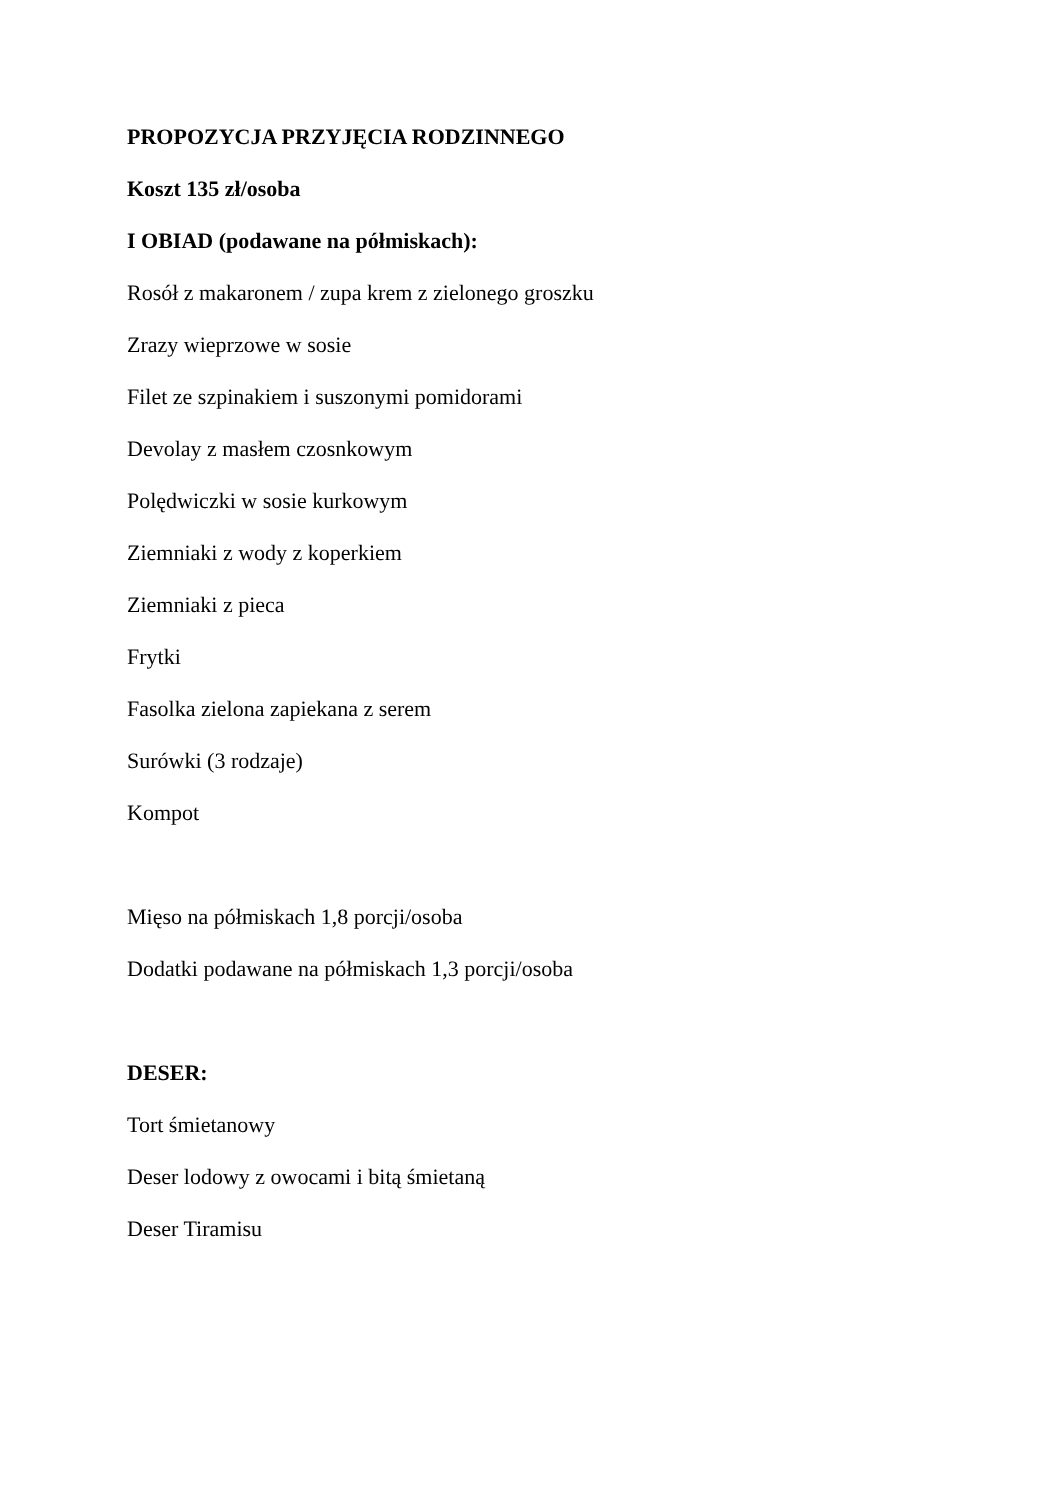PROPOZYCJA PRZYJĘCIA RODZINNEGO
Koszt 135 zł/osoba
I OBIAD (podawane na półmiskach):
Rosół z makaronem / zupa krem z zielonego groszku
Zrazy wieprzowe w sosie
Filet ze szpinakiem i suszonymi pomidorami
Devolay z masłem czosnkowym
Polędwiczki w sosie kurkowym
Ziemniaki z wody z koperkiem
Ziemniaki z pieca
Frytki
Fasolka zielona zapiekana z serem
Surówki (3 rodzaje)
Kompot
Mięso na półmiskach 1,8 porcji/osoba
Dodatki podawane na półmiskach 1,3 porcji/osoba
DESER:
Tort śmietanowy
Deser lodowy z owocami i bitą śmietaną
Deser Tiramisu